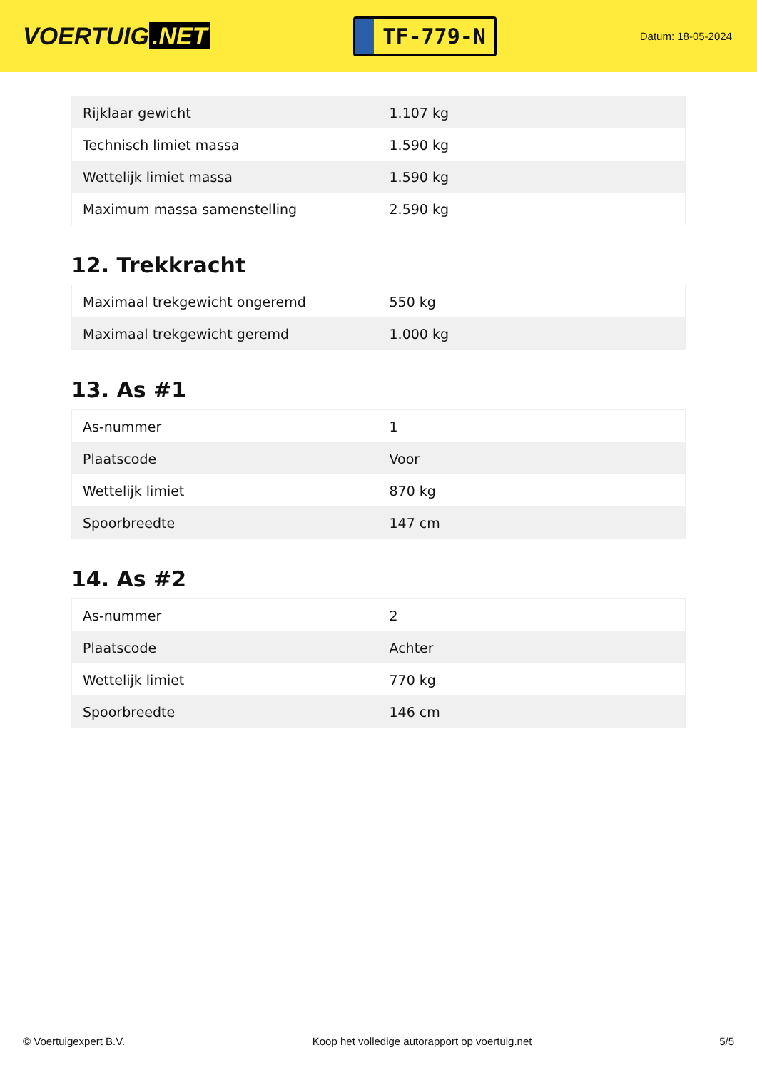VOERTUIG.NET
TF-779-N
Datum: 18-05-2024
| Rijklaar gewicht | 1.107 kg |
| Technisch limiet massa | 1.590 kg |
| Wettelijk limiet massa | 1.590 kg |
| Maximum massa samenstelling | 2.590 kg |
12. Trekkracht
| Maximaal trekgewicht ongeremd | 550 kg |
| Maximaal trekgewicht geremd | 1.000 kg |
13. As #1
| As-nummer | 1 |
| Plaatscode | Voor |
| Wettelijk limiet | 870 kg |
| Spoorbreedte | 147 cm |
14. As #2
| As-nummer | 2 |
| Plaatscode | Achter |
| Wettelijk limiet | 770 kg |
| Spoorbreedte | 146 cm |
© Voertuigexpert B.V. Koop het volledige autorapport op voertuig.net 5/5